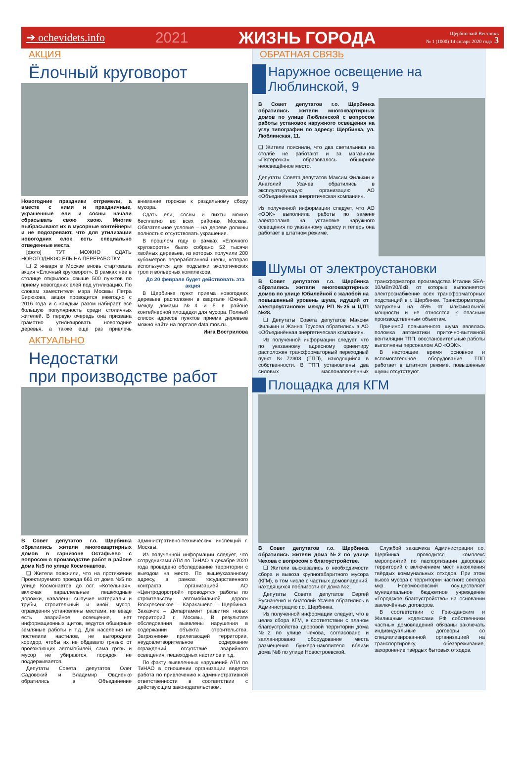➔ ochevidets.info 2021 ЖИЗНЬ ГОРОДА Щербинский Вестникъ
№ 1 (1000) 14 января 2020 года 3
АКЦИЯ
Ёлочный круговорот
Новогодние праздники отгремели, а вместе с ними и праздничные, украшенные ели и сосны начали сбрасывать свою хвою. Многие выбрасывают их в мусорные контейнеры и не подозревают, что для утилизации новогодних елок есть специально отведенные места.
[фото] ТУТ МОЖНО СДАТЬ НОВОГОДНЮЮ ЕЛЬ НА ПЕРЕРАБОТКУ
❑ 2 января в Москве вновь стартовала акция «Елочный круговорот». В рамках нее в столице открылось свыше 500 пунктов по приему новогодних елей под утилизацию. По словам заместителя мэра Москвы Петра Бирюкова, акция проводится ежегодно с 2016 года и с каждым разом набирает все большую популярность среди столичных жителей. В первую очередь она призвана грамотно утилизировать новогодние деревья, а также еще раз привлечь внимание горожан к раздельному сбору мусора.
Сдать ели, сосны и пихты можно бесплатно во всех районах Москвы. Обязательное условие – на дереве должны полностью отсутствовать украшения.
В прошлом году в рамках «Елочного круговорота» было собрано 52 тысячи хвойных деревьев, из которых получили 200 кубометров переработанной щепы, которая используется для подсыпки экологических троп и вольерных комплексов.
До 20 февраля будет действовать эта акция
В Щербинке пункт приема новогодних деревьев расположен в квартале Южный, между домами №4 и 5 в районе контейнерной площадки для мусора. Полный список адресов пунктов приема деревьев можно найти на портале data.mos.ru.
Инга Вострилова
АКТУАЛЬНО
Недостатки
при производстве работ
В Совет депутатов г.о. Щербинка обратились жители многоквартирных домов в гарнизоне Остафьево с вопросом о производстве работ в районе дома №5 по улице Космонавтов.
❑ Жители пояснили, что на протяжении Проектируемого проезда 661 от дома №5 по улице Космонавтов до ост. «Котельная», включая параллельные пешеходные дорожки, навалены сыпучие материалы и трубы, строительный и иной мусор, ограждения установлены местами, не везде есть аварийное освещение, нет информационных щитов, ведутся обширные земляные работы и т.д. Для населения не постелили настилов, не выгородили коридор, чтобы их не обдавало грязью от проезжающих автомобилей, сама грязь и мусор не убираются, порядок не поддерживается.
Депутаты Совета депутатов Олег Садовский и Владимир Овдиенко обратились в Объединение административно-технических инспекций г. Москвы.
Из полученной информации следует, что сотрудниками АТИ по ТиНАО в декабре 2020 года проведено обследование территории с выездом на место. По вышеуказанному адресу, в рамках государственного контракта, организацией АО «Центродорстрой» проводятся работы по строительству автомобильной дороги Воскресенское – Каракашево – Щербинка. Заказчик – Департамент развития новых территорий г. Москвы. В результате обследования выявлены нарушения в содержании объекта строительства. Загрязнение прилегающей территории, неудовлетворительное содержание ограждений, отсутствие аварийного освещения, пешеходных настилов и т.д.
По факту выявленных нарушений АТИ по ТиНАО в отношении организации ведется работа по привлечению к административной ответственности в соответствии с действующим законодательством.
ОБРАТНАЯ СВЯЗЬ
Наружное освещение на Люблинской, 9
В Совет депутатов г.о. Щербинка обратились жители многоквартирных домов по улице Люблинской с вопросом работы установок наружного освещения на углу типографии по адресу: Щербинка, ул. Люблинская, 11.
❑ Жители пояснили, что два светильника на столбе не работают и за магазином «Пятерочка» образовалось обширное неосвещённое место.
Депутаты Совета депутатов Максим Филькин и Анатолий Усачев обратились в эксплуатирующую организацию АО «Объединённая энергетическая компания».
Из полученной информации следует, что АО «ОЭК» выполнила работы по замене электроламп на установке наружного освещения по указанному адресу и теперь она работает в штатном режиме.
Шумы от электроустановки
В Совет депутатов г.о. Щербинка обратились жители многоквартирных домов по улице Юбилейной с жалобой на повышенный уровень шума, идущий от электроустановки между РП №25 и ЦТП №28.
❑ Депутаты Совета депутатов Максим Филькин и Жанна Трусова обратились в АО «Объединённая энергетическая компания».
Из полученной информации следует, что по указанному адресному ориентиру расположен трансформаторный переходный пункт №72303 (ТПП), находящийся в собственности. В ТПП установлены два силовых маслонаполненных трансформатора производства Италии SEA-10/мВт/20/6кВ, от которых выполняется электроснабжение всех трансформаторных подстанций в г. Щербинке. Трансформаторы загружены на 45% от максимальной мощности и не относятся к опасным производственным объектам.
Причиной повышенного шума являлась поломка автоматики приточно-вытяжной вентиляции ТПП, восстановительные работы выполнены персоналом АО «ОЭК».
В настоящее время основное и вспомогательное оборудование ТПП работает в штатном режиме, повышенные шумы отсутствуют.
Площадка для КГМ
В Совет депутатов г.о. Щербинка обратились жители дома №2 по улице Чехова с вопросом о благоустройстве.
❑ Жители высказались о необходимости сбора и вывоза крупногабаритного мусора (КГМ), в том числе с частных домовладений, находящихся поблизости от дома №2.
Депутаты Совета депутатов Сергей Русначенко и Анатолий Усачев обратились в Администрацию г.о. Щербинка.
Из полученной информации следует, что в целях сбора КГМ, в соответствии с планом благоустройства дворовой территории дома №2 по улице Чехова, согласовано и запланировано оборудование места размещения бункера-накопителя вблизи дома №8 по улице Новостроевской.
Службой заказчика Администрации г.о. Щербинка проводится комплекс мероприятий по паспортизации дворовых территорий с включением мест накопления твёрдых коммунальных отходов. При этом вывоз мусора с территории частного сектора мкр. Новомосковский осуществляет муниципальное бюджетное учреждение «Городское благоустройство» на основании заключённых договоров.
В соответствии с Гражданским и Жилищным кодексами РФ собственники частных домовладений обязаны заключать индивидуальные договоры со специализированной организацией на транспортировку, обезвреживание, захоронение твёрдых бытовых отходов.